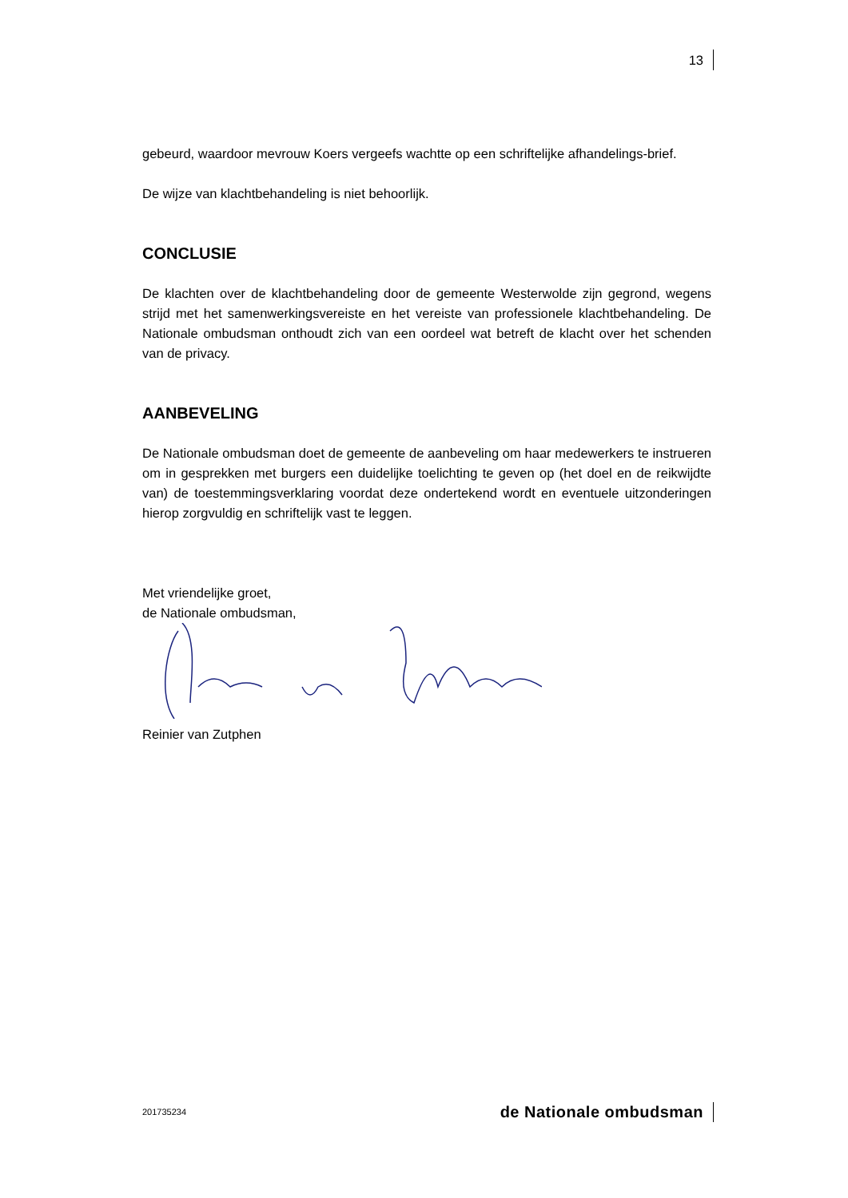13
gebeurd, waardoor mevrouw Koers vergeefs wachtte op een schriftelijke afhandelings-brief.
De wijze van klachtbehandeling is niet behoorlijk.
CONCLUSIE
De klachten over de klachtbehandeling door de gemeente Westerwolde zijn gegrond, wegens strijd met het samenwerkingsvereiste en het vereiste van professionele klachtbehandeling. De Nationale ombudsman onthoudt zich van een oordeel wat betreft de klacht over het schenden van de privacy.
AANBEVELING
De Nationale ombudsman doet de gemeente de aanbeveling om haar medewerkers te instrueren om in gesprekken met burgers een duidelijke toelichting te geven op (het doel en de reikwijdte van) de toestemmingsverklaring voordat deze ondertekend wordt en eventuele uitzonderingen hierop zorgvuldig en schriftelijk vast te leggen.
Met vriendelijke groet,
de Nationale ombudsman,
Reinier van Zutphen
201735234 de Nationale ombudsman